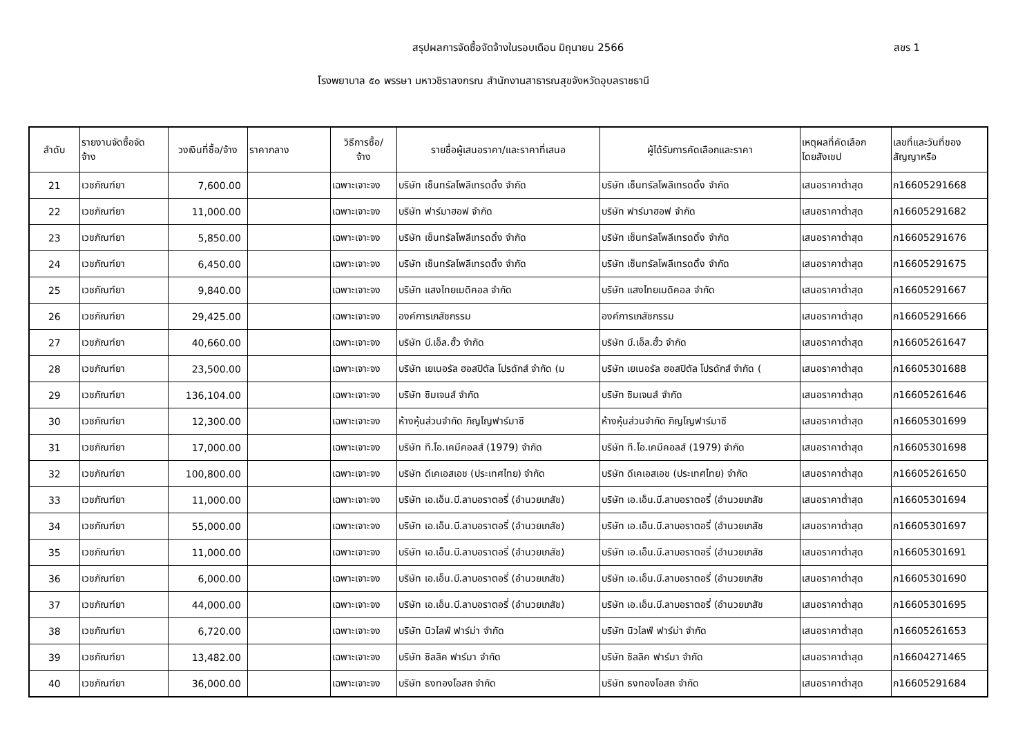สรุปผลการจัดซื้อจัดจ้างในรอบเดือน มิถุนายน 2566 สขร 1
โรงพยาบาล ๕๐ พรรษา มหาวชิราลงกรณ สำนักงานสาธารณสุขจังหวัดอุบลราชธานี
| ลำดับ | รายงานจัดซื้อจัด จ้าง | วงเงินที่ซื้อ/จ้าง | ราคากลาง | วิธีการซื้อ/ จ้าง | รายชื่อผู้เสนอราคา/และราคาที่เสนอ | ผู้ได้รับการคัดเลือกและราคา | เหตุผลที่คัดเลือก โดยสังเขป | เลขที่และวันที่ของ สัญญาหรือ |
| --- | --- | --- | --- | --- | --- | --- | --- | --- |
| 21 | เวชภัณฑ์ยา | 7,600.00 | | เฉพาะเจาะจง | บริษัท เซ็นทรัลโพลีเทรดดิ้ง จำกัด | บริษัท เซ็นทรัลโพลีเทรดดิ้ง จำกัด | เสนอราคาต่ำสุด | ภ16605291668 |
| 22 | เวชภัณฑ์ยา | 11,000.00 | | เฉพาะเจาะจง | บริษัท ฟาร์มาฮอฟ จำกัด | บริษัท ฟาร์มาฮอฟ จำกัด | เสนอราคาต่ำสุด | ภ16605291682 |
| 23 | เวชภัณฑ์ยา | 5,850.00 | | เฉพาะเจาะจง | บริษัท เซ็นทรัลโพลีเทรดดิ้ง จำกัด | บริษัท เซ็นทรัลโพลีเทรดดิ้ง จำกัด | เสนอราคาต่ำสุด | ภ16605291676 |
| 24 | เวชภัณฑ์ยา | 6,450.00 | | เฉพาะเจาะจง | บริษัท เซ็นทรัลโพลีเทรดดิ้ง จำกัด | บริษัท เซ็นทรัลโพลีเทรดดิ้ง จำกัด | เสนอราคาต่ำสุด | ภ16605291675 |
| 25 | เวชภัณฑ์ยา | 9,840.00 | | เฉพาะเจาะจง | บริษัท แสงไทยเมดิคอล จำกัด | บริษัท แสงไทยเมดิคอล จำกัด | เสนอราคาต่ำสุด | ภ16605291667 |
| 26 | เวชภัณฑ์ยา | 29,425.00 | | เฉพาะเจาะจง | องค์การเภสัชกรรม | องค์การเภสัชกรรม | เสนอราคาต่ำสุด | ภ16605291666 |
| 27 | เวชภัณฑ์ยา | 40,660.00 | | เฉพาะเจาะจง | บริษัท บี.เอ็ล.ฮั้ว จำกัด | บริษัท บี.เอ็ล.ฮั้ว จำกัด | เสนอราคาต่ำสุด | ภ16605261647 |
| 28 | เวชภัณฑ์ยา | 23,500.00 | | เฉพาะเจาะจง | บริษัท เยเนอรัล ฮอสปิตัล โปรดักส์ จำกัด (ม | บริษัท เยเนอรัล ฮอสปิตัล โปรดักส์ จำกัด ( | เสนอราคาต่ำสุด | ภ16605301688 |
| 29 | เวชภัณฑ์ยา | 136,104.00 | | เฉพาะเจาะจง | บริษัท ซิมเจนส์ จำกัด | บริษัท ซิมเจนส์ จำกัด | เสนอราคาต่ำสุด | ภ16605261646 |
| 30 | เวชภัณฑ์ยา | 12,300.00 | | เฉพาะเจาะจง | ห้างหุ้นส่วนจำกัด ภิญโญฟาร์มาซี | ห้างหุ้นส่วนจำกัด ภิญโญฟาร์มาซี | เสนอราคาต่ำสุด | ภ16605301699 |
| 31 | เวชภัณฑ์ยา | 17,000.00 | | เฉพาะเจาะจง | บริษัท ที.โอ.เคมีคอลส์ (1979) จำกัด | บริษัท ที.โอ.เคมีคอลส์ (1979) จำกัด | เสนอราคาต่ำสุด | ภ16605301698 |
| 32 | เวชภัณฑ์ยา | 100,800.00 | | เฉพาะเจาะจง | บริษัท ดีเคเอสเอช (ประเทศไทย) จำกัด | บริษัท ดีเคเอสเอช (ประเทศไทย) จำกัด | เสนอราคาต่ำสุด | ภ16605261650 |
| 33 | เวชภัณฑ์ยา | 11,000.00 | | เฉพาะเจาะจง | บริษัท เอ.เอ็น.บี.ลาบอราตอรี่ (อำนวยเภสัช) | บริษัท เอ.เอ็น.บี.ลาบอราตอรี่ (อำนวยเภสัช | เสนอราคาต่ำสุด | ภ16605301694 |
| 34 | เวชภัณฑ์ยา | 55,000.00 | | เฉพาะเจาะจง | บริษัท เอ.เอ็น.บี.ลาบอราตอรี่ (อำนวยเภสัช) | บริษัท เอ.เอ็น.บี.ลาบอราตอรี่ (อำนวยเภสัช | เสนอราคาต่ำสุด | ภ16605301697 |
| 35 | เวชภัณฑ์ยา | 11,000.00 | | เฉพาะเจาะจง | บริษัท เอ.เอ็น.บี.ลาบอราตอรี่ (อำนวยเภสัช) | บริษัท เอ.เอ็น.บี.ลาบอราตอรี่ (อำนวยเภสัช | เสนอราคาต่ำสุด | ภ16605301691 |
| 36 | เวชภัณฑ์ยา | 6,000.00 | | เฉพาะเจาะจง | บริษัท เอ.เอ็น.บี.ลาบอราตอรี่ (อำนวยเภสัช) | บริษัท เอ.เอ็น.บี.ลาบอราตอรี่ (อำนวยเภสัช | เสนอราคาต่ำสุด | ภ16605301690 |
| 37 | เวชภัณฑ์ยา | 44,000.00 | | เฉพาะเจาะจง | บริษัท เอ.เอ็น.บี.ลาบอราตอรี่ (อำนวยเภสัช) | บริษัท เอ.เอ็น.บี.ลาบอราตอรี่ (อำนวยเภสัช | เสนอราคาต่ำสุด | ภ16605301695 |
| 38 | เวชภัณฑ์ยา | 6,720.00 | | เฉพาะเจาะจง | บริษัท นิวไลฟ์ ฟาร์ม่า จำกัด | บริษัท นิวไลฟ์ ฟาร์ม่า จำกัด | เสนอราคาต่ำสุด | ภ16605261653 |
| 39 | เวชภัณฑ์ยา | 13,482.00 | | เฉพาะเจาะจง | บริษัท ซิลลิค ฟาร์มา จำกัด | บริษัท ซิลลิค ฟาร์มา จำกัด | เสนอราคาต่ำสุด | ภ16604271465 |
| 40 | เวชภัณฑ์ยา | 36,000.00 | | เฉพาะเจาะจง | บริษัท ธงทองโอสถ จำกัด | บริษัท ธงทองโอสถ จำกัด | เสนอราคาต่ำสุด | ภ16605291684 |